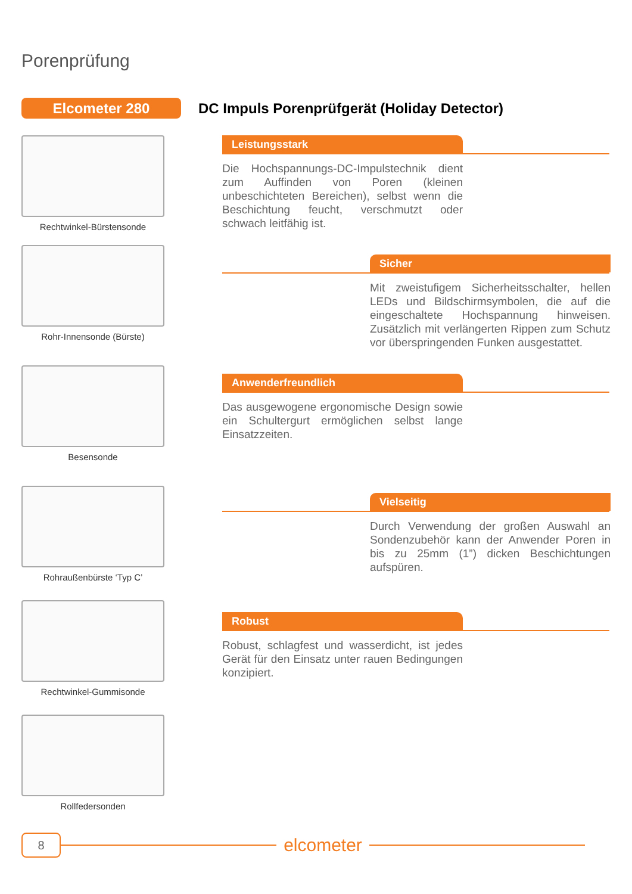Porenprüfung
Elcometer 280
DC Impuls Porenprüfgerät (Holiday Detector)
Rechtwinkel-Bürstensonde
Rohr-Innensonde (Bürste)
Besensonde
Rohraußenbürste ‘Typ C’
Rechtwinkel-Gummisonde
Rollfedersonden
Leistungsstark
Die Hochspannungs-DC-Impulstechnik dient zum Auffinden von Poren (kleinen unbeschichteten Bereichen), selbst wenn die Beschichtung feucht, verschmutzt oder schwach leitfähig ist.
Sicher
Mit zweistufigem Sicherheitsschalter, hellen LEDs und Bildschirmsymbolen, die auf die eingeschaltete Hochspannung hinweisen. Zusätzlich mit verlängerten Rippen zum Schutz vor überspringenden Funken ausgestattet.
Anwenderfreundlich
Das ausgewogene ergonomische Design sowie ein Schultergurt ermöglichen selbst lange Einsatzzeiten.
Vielseitig
Durch Verwendung der großen Auswahl an Sondenzubehör kann der Anwender Poren in bis zu 25mm (1”) dicken Beschichtungen aufspüren.
Robust
Robust, schlagfest und wasserdicht, ist jedes Gerät für den Einsatz unter rauen Bedingungen konzipiert.
8
elcometer